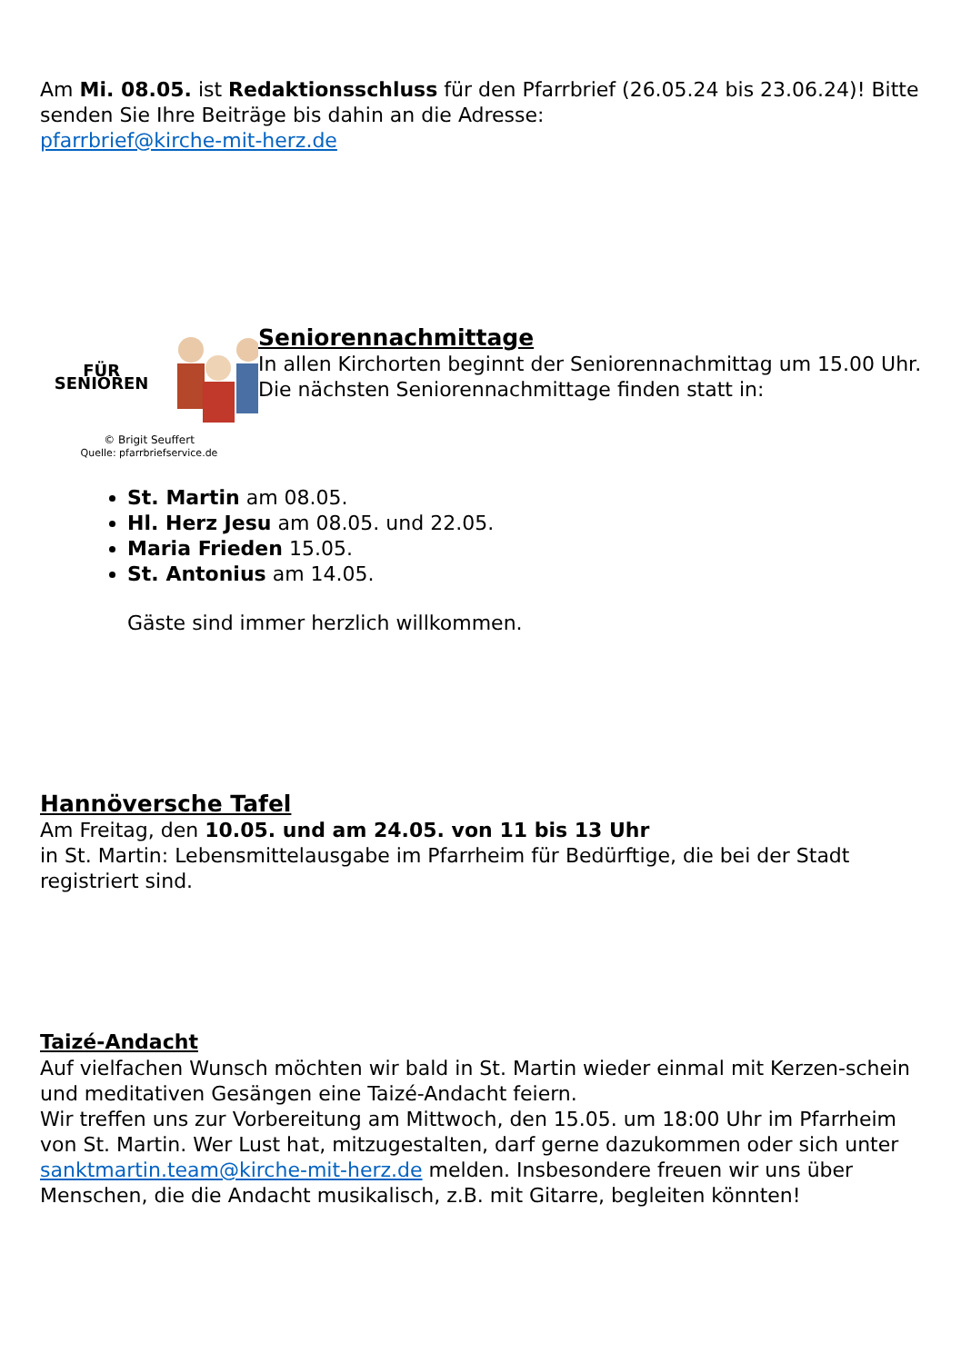Am Mi. 08.05. ist Redaktionsschluss für den Pfarrbrief (26.05.24 bis 23.06.24)! Bitte senden Sie Ihre Beiträge bis dahin an die Adresse:
pfarrbrief@kirche-mit-herz.de
FÜR SENIOREN
© Brigit Seuffert
Quelle: pfarrbriefservice.de
Seniorennachmittage
In allen Kirchorten beginnt der Seniorennachmittag um 15.00 Uhr. Die nächsten Seniorennachmittage finden statt in:
St. Martin am 08.05.
Hl. Herz Jesu am 08.05. und 22.05.
Maria Frieden 15.05.
St. Antonius am 14.05.
Gäste sind immer herzlich willkommen.
Hannöversche Tafel
Am Freitag, den 10.05. und am 24.05. von 11 bis 13 Uhr
in St. Martin: Lebensmittelausgabe im Pfarrheim für Bedürftige, die bei der Stadt registriert sind.
Taizé-Andacht
Auf vielfachen Wunsch möchten wir bald in St. Martin wieder einmal mit Kerzen-schein und meditativen Gesängen eine Taizé-Andacht feiern.
Wir treffen uns zur Vorbereitung am Mittwoch, den 15.05. um 18:00 Uhr im Pfarrheim von St. Martin. Wer Lust hat, mitzugestalten, darf gerne dazukommen oder sich unter sanktmartin.team@kirche-mit-herz.de melden. Insbesondere freuen wir uns über Menschen, die die Andacht musikalisch, z.B. mit Gitarre, begleiten könnten!